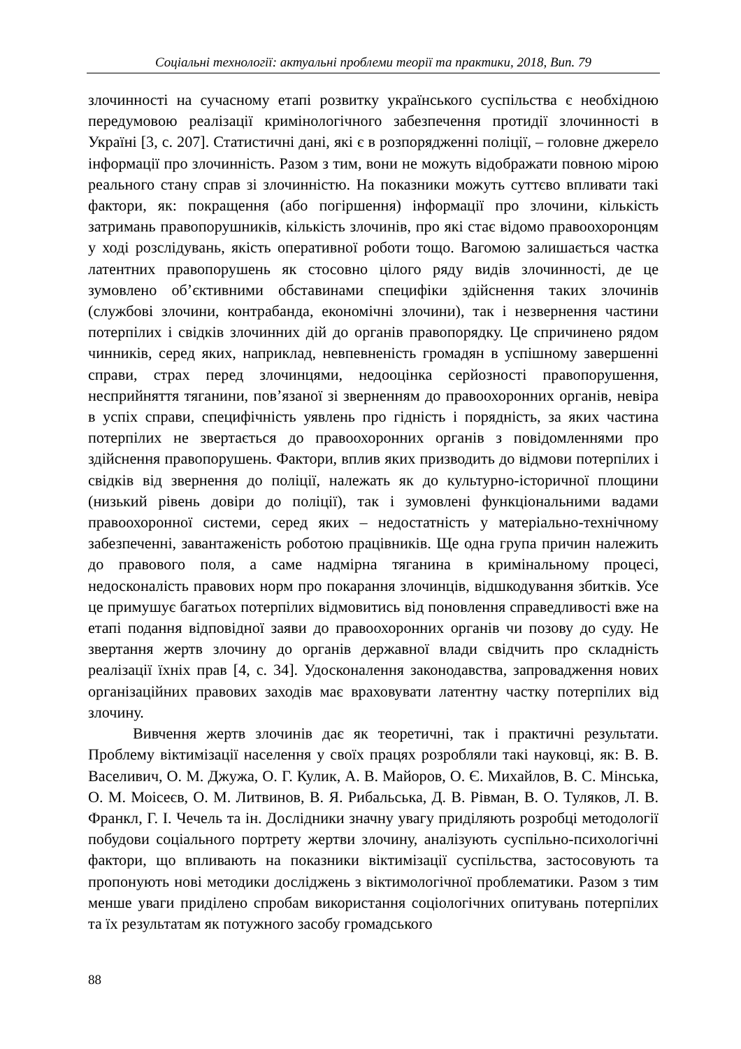Соціальні технології: актуальні проблеми теорії та практики, 2018, Вип. 79
злочинності на сучасному етапі розвитку українського суспільства є необхідною передумовою реалізації кримінологічного забезпечення протидії злочинності в Україні [3, с. 207]. Статистичні дані, які є в розпорядженні поліції, – головне джерело інформації про злочинність. Разом з тим, вони не можуть відображати повною мірою реального стану справ зі злочинністю. На показники можуть суттєво впливати такі фактори, як: покращення (або погіршення) інформації про злочини, кількість затримань правопорушників, кількість злочинів, про які стає відомо правоохоронцям у ході розслідувань, якість оперативної роботи тощо. Вагомою залишається частка латентних правопорушень як стосовно цілого ряду видів злочинності, де це зумовлено об’єктивними обставинами специфіки здійснення таких злочинів (службові злочини, контрабанда, економічні злочини), так і незвернення частини потерпілих і свідків злочинних дій до органів правопорядку. Це спричинено рядом чинників, серед яких, наприклад, невпевненість громадян в успішному завершенні справи, страх перед злочинцями, недооцінка серйозності правопорушення, несприйняття тяганини, пов’язаної зі зверненням до правоохоронних органів, невіра в успіх справи, специфічність уявлень про гідність і порядність, за яких частина потерпілих не звертається до правоохоронних органів з повідомленнями про здійснення правопорушень. Фактори, вплив яких призводить до відмови потерпілих і свідків від звернення до поліції, належать як до культурно-історичної площини (низький рівень довіри до поліції), так і зумовлені функціональними вадами правоохоронної системи, серед яких – недостатність у матеріально-технічному забезпеченні, завантаженість роботою працівників. Ще одна група причин належить до правового поля, а саме надмірна тяганина в кримінальному процесі, недосконалість правових норм про покарання злочинців, відшкодування збитків. Усе це примушує багатьох потерпілих відмовитись від поновлення справедливості вже на етапі подання відповідної заяви до правоохоронних органів чи позову до суду. Не звертання жертв злочину до органів державної влади свідчить про складність реалізації їхніх прав [4, с. 34]. Удосконалення законодавства, запровадження нових організаційних правових заходів має враховувати латентну частку потерпілих від злочину.
Вивчення жертв злочинів дає як теоретичні, так і практичні результати. Проблему віктимізації населення у своїх працях розробляли такі науковці, як: В. В. Васеливич, О. М. Джужа, О. Г. Кулик, А. В. Майоров, О. Є. Михайлов, В. С. Мінська, О. М. Моісеєв, О. М. Литвинов, В. Я. Рибальська, Д. В. Рівман, В. О. Туляков, Л. В. Франкл, Г. І. Чечель та ін. Дослідники значну увагу приділяють розробці методології побудови соціального портрету жертви злочину, аналізують суспільно-психологічні фактори, що впливають на показники віктимізації суспільства, застосовують та пропонують нові методики досліджень з віктимологічної проблематики. Разом з тим менше уваги приділено спробам використання соціологічних опитувань потерпілих та їх результатам як потужного засобу громадського
88